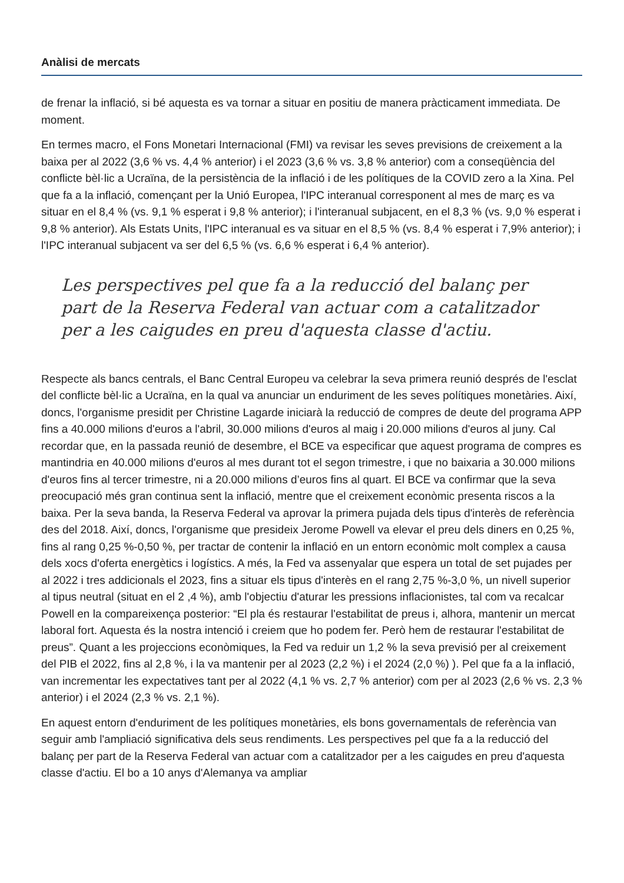Anàlisi de mercats
de frenar la inflació, si bé aquesta es va tornar a situar en positiu de manera pràcticament immediata. De moment.
En termes macro, el Fons Monetari Internacional (FMI) va revisar les seves previsions de creixement a la baixa per al 2022 (3,6 % vs. 4,4 % anterior) i el 2023 (3,6 % vs. 3,8 % anterior) com a conseqüència del conflicte bèl·lic a Ucraïna, de la persistència de la inflació i de les polítiques de la COVID zero a la Xina. Pel que fa a la inflació, començant per la Unió Europea, l'IPC interanual corresponent al mes de març es va situar en el 8,4 % (vs. 9,1 % esperat i 9,8 % anterior); i l'interanual subjacent, en el 8,3 % (vs. 9,0 % esperat i 9,8 % anterior). Als Estats Units, l'IPC interanual es va situar en el 8,5 % (vs. 8,4 % esperat i 7,9% anterior); i l'IPC interanual subjacent va ser del 6,5 % (vs. 6,6 % esperat i 6,4 % anterior).
Les perspectives pel que fa a la reducció del balanç per part de la Reserva Federal van actuar com a catalitzador per a les caigudes en preu d'aquesta classe d'actiu.
Respecte als bancs centrals, el Banc Central Europeu va celebrar la seva primera reunió després de l'esclat del conflicte bèl·lic a Ucraïna, en la qual va anunciar un enduriment de les seves polítiques monetàries. Així, doncs, l'organisme presidit per Christine Lagarde iniciarà la reducció de compres de deute del programa APP fins a 40.000 milions d'euros a l'abril, 30.000 milions d'euros al maig i 20.000 milions d'euros al juny. Cal recordar que, en la passada reunió de desembre, el BCE va especificar que aquest programa de compres es mantindria en 40.000 milions d'euros al mes durant tot el segon trimestre, i que no baixaria a 30.000 milions d'euros fins al tercer trimestre, ni a 20.000 milions d’euros fins al quart. El BCE va confirmar que la seva preocupació més gran continua sent la inflació, mentre que el creixement econòmic presenta riscos a la baixa. Per la seva banda, la Reserva Federal va aprovar la primera pujada dels tipus d'interès de referència des del 2018. Així, doncs, l'organisme que presideix Jerome Powell va elevar el preu dels diners en 0,25 %, fins al rang 0,25 %-0,50 %, per tractar de contenir la inflació en un entorn econòmic molt complex a causa dels xocs d'oferta energètics i logístics. A més, la Fed va assenyalar que espera un total de set pujades per al 2022 i tres addicionals el 2023, fins a situar els tipus d'interès en el rang 2,75 %-3,0 %, un nivell superior al tipus neutral (situat en el 2 ,4 %), amb l'objectiu d'aturar les pressions inflacionistes, tal com va recalcar Powell en la compareixença posterior: “El pla és restaurar l'estabilitat de preus i, alhora, mantenir un mercat laboral fort. Aquesta és la nostra intenció i creiem que ho podem fer. Però hem de restaurar l'estabilitat de preus”. Quant a les projeccions econòmiques, la Fed va reduir un 1,2 % la seva previsió per al creixement del PIB el 2022, fins al 2,8 %, i la va mantenir per al 2023 (2,2 %) i el 2024 (2,0 %) ). Pel que fa a la inflació, van incrementar les expectatives tant per al 2022 (4,1 % vs. 2,7 % anterior) com per al 2023 (2,6 % vs. 2,3 % anterior) i el 2024 (2,3 % vs. 2,1 %).
En aquest entorn d'enduriment de les polítiques monetàries, els bons governamentals de referència van seguir amb l'ampliació significativa dels seus rendiments. Les perspectives pel que fa a la reducció del balanç per part de la Reserva Federal van actuar com a catalitzador per a les caigudes en preu d'aquesta classe d'actiu. El bo a 10 anys d'Alemanya va ampliar